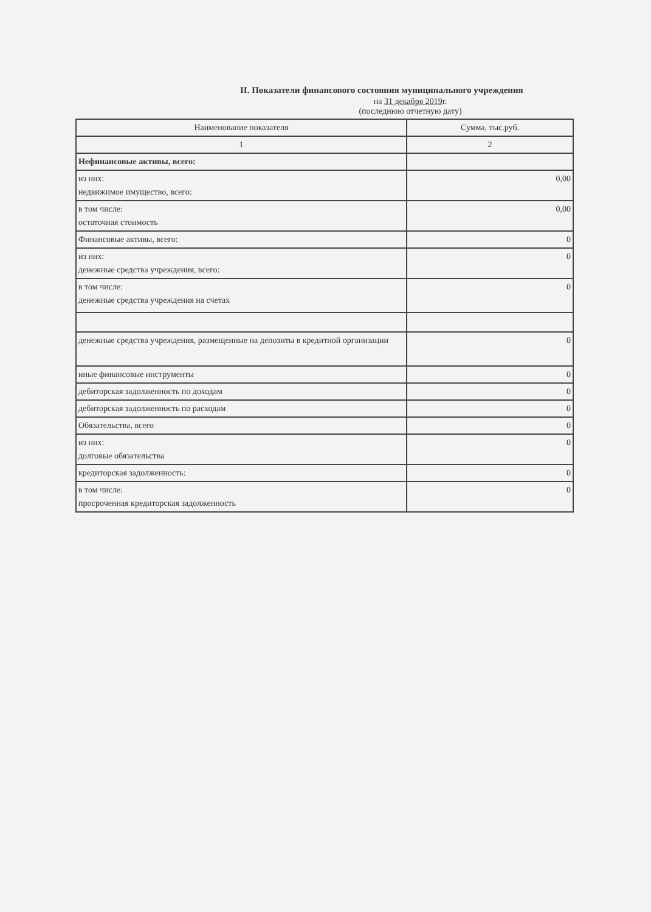II. Показатели финансового состояния муниципального учреждения
на 31 декабря 2019г.
(последнюю отчетную дату)
| Наименование показателя | Сумма, тыс.руб. |
| --- | --- |
| 1 | 2 |
| Нефинансовые активы, всего: | |
| из них: недвижимое имущество, всего: | 0,00 |
| в том числе: остаточная стоимость | 0,00 |
| Финансовые активы, всего: | 0 |
| из них: денежные средства учреждения, всего: | 0 |
| в том числе: денежные средства учреждения на счетах | 0 |
| денежные средства учреждения, размещенные на депозиты в кредитной организации | 0 |
| иные финансовые инструменты | 0 |
| дебиторская задолженность по доходам | 0 |
| дебиторская задолженность по расходам | 0 |
| Обязательства, всего | 0 |
| из них: долговые обязательства | 0 |
| кредиторская задолженность: | 0 |
| в том числе: просроченная кредиторская задолженность | 0 |